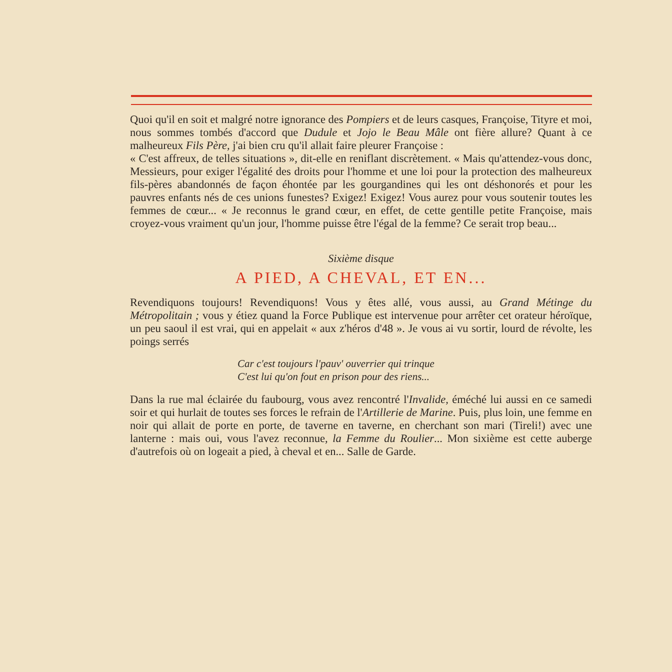Quoi qu'il en soit et malgré notre ignorance des Pompiers et de leurs casques, Françoise, Tityre et moi, nous sommes tombés d'accord que Dudule et Jojo le Beau Mâle ont fière allure? Quant à ce malheureux Fils Père, j'ai bien cru qu'il allait faire pleurer Françoise :
« C'est affreux, de telles situations », dit-elle en reniflant discrètement. « Mais qu'attendez-vous donc, Messieurs, pour exiger l'égalité des droits pour l'homme et une loi pour la protection des malheureux fils-pères abandonnés de façon éhontée par les gourgandines qui les ont déshonorés et pour les pauvres enfants nés de ces unions funestes? Exigez! Exigez! Vous aurez pour vous soutenir toutes les femmes de cœur... « Je reconnus le grand cœur, en effet, de cette gentille petite Françoise, mais croyez-vous vraiment qu'un jour, l'homme puisse être l'égal de la femme? Ce serait trop beau...
Sixième disque
A PIED, A CHEVAL, ET EN...
Revendiquons toujours! Revendiquons! Vous y êtes allé, vous aussi, au Grand Métinge du Métropolitain ; vous y étiez quand la Force Publique est intervenue pour arrêter cet orateur héroïque, un peu saoul il est vrai, qui en appelait « aux z'héros d'48 ». Je vous ai vu sortir, lourd de révolte, les poings serrés
Car c'est toujours l'pauv' ouverrier qui trinque
C'est lui qu'on fout en prison pour des riens...
Dans la rue mal éclairée du faubourg, vous avez rencontré l'Invalide, éméché lui aussi en ce samedi soir et qui hurlait de toutes ses forces le refrain de l'Artillerie de Marine. Puis, plus loin, une femme en noir qui allait de porte en porte, de taverne en taverne, en cherchant son mari (Tireli!) avec une lanterne : mais oui, vous l'avez reconnue, la Femme du Roulier... Mon sixième est cette auberge d'autrefois où on logeait a pied, à cheval et en... Salle de Garde.